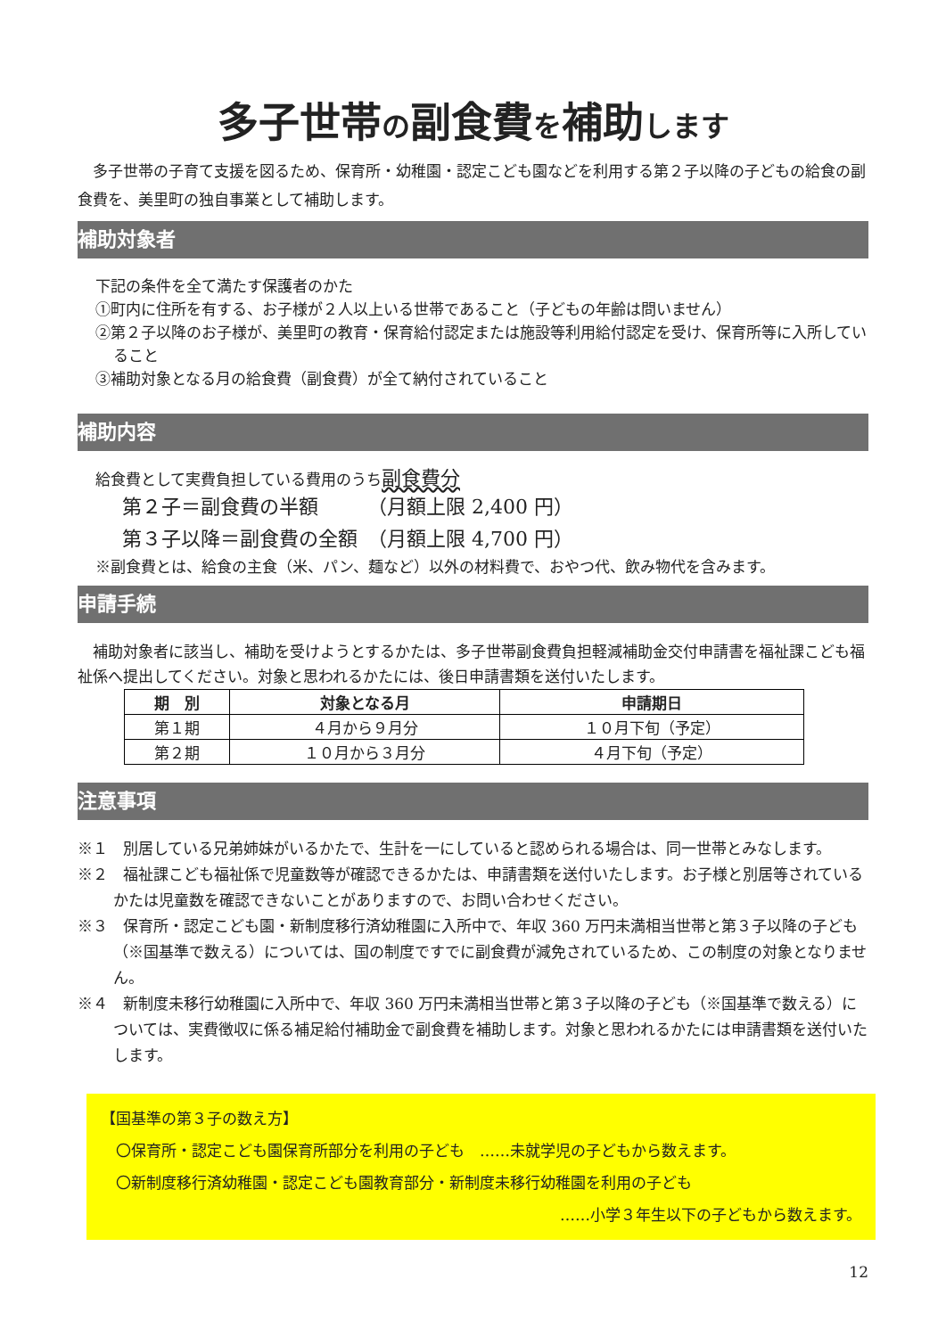多子世帯の副食費を補助します
　多子世帯の子育て支援を図るため、保育所・幼稚園・認定こども園などを利用する第２子以降の子どもの給食の副食費を、美里町の独自事業として補助します。
補助対象者
下記の条件を全て満たす保護者のかた
①町内に住所を有する、お子様が２人以上いる世帯であること（子どもの年齢は問いません）
②第２子以降のお子様が、美里町の教育・保育給付認定または施設等利用給付認定を受け、保育所等に入所していること
③補助対象となる月の給食費（副食費）が全て納付されていること
補助内容
給食費として実費負担している費用のうち副食費分
第２子＝副食費の半額　　　（月額上限 2,400 円）
第３子以降＝副食費の全額　（月額上限 4,700 円）
※副食費とは、給食の主食（米、パン、麺など）以外の材料費で、おやつ代、飲み物代を含みます。
申請手続
　補助対象者に該当し、補助を受けようとするかたは、多子世帯副食費負担軽減補助金交付申請書を福祉課こども福祉係へ提出してください。対象と思われるかたには、後日申請書類を送付いたします。
| 期 別 | 対象となる月 | 申請期日 |
| --- | --- | --- |
| 第１期 | ４月から９月分 | １０月下旬（予定） |
| 第２期 | １０月から３月分 | ４月下旬（予定） |
注意事項
※１　別居している兄弟姉妹がいるかたで、生計を一にしていると認められる場合は、同一世帯とみなします。
※２　福祉課こども福祉係で児童数等が確認できるかたは、申請書類を送付いたします。お子様と別居等されているかたは児童数を確認できないことがありますので、お問い合わせください。
※３　保育所・認定こども園・新制度移行済幼稚園に入所中で、年収 360 万円未満相当世帯と第３子以降の子ども（※国基準で数える）については、国の制度ですでに副食費が減免されているため、この制度の対象となりません。
※４　新制度未移行幼稚園に入所中で、年収 360 万円未満相当世帯と第３子以降の子ども（※国基準で数える）については、実費徴収に係る補足給付補助金で副食費を補助します。対象と思われるかたには申請書類を送付いたします。
【国基準の第３子の数え方】
　〇保育所・認定こども園保育所部分を利用の子ども　……未就学児の子どもから数えます。
　〇新制度移行済幼稚園・認定こども園教育部分・新制度未移行幼稚園を利用の子ども
……小学３年生以下の子どもから数えます。
12